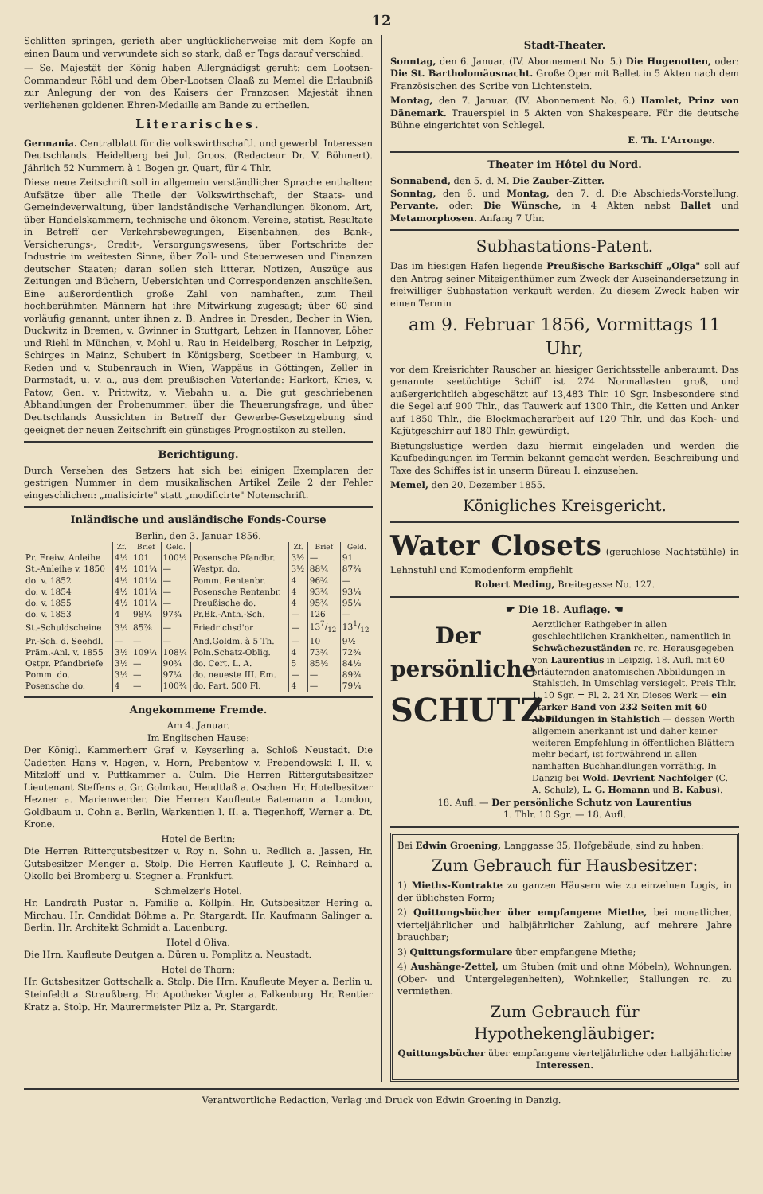12
Schlitten springen, gerieth aber unglücklicherweise mit dem Kopfe an einen Baum und verwundete sich so stark, daß er Tags darauf verschied.
— Se. Majestät der König haben Allergnädigst geruht: dem Lootsen-Commandeur Röbl und dem Ober-Lootsen Claaß zu Memel die Erlaubniß zur Anlegung der von des Kaisers der Franzosen Majestät ihnen verliehenen goldenen Ehren-Medaille am Bande zu ertheilen.
Literarisches.
Germania. Centralblatt für die volkswirthschaftl. und gewerbl. Interessen Deutschlands. Heidelberg bei Jul. Groos. (Redacteur Dr. V. Böhmert). Jährlich 52 Nummern à 1 Bogen gr. Quart, für 4 Thlr.
Diese neue Zeitschrift soll in allgemein verständlicher Sprache enthalten: Aufsätze über alle Theile der Volkswirthschaft, der Staats- und Gemeindeverwaltung, über landständische Verhandlungen ökonom. Art, über Handelskammern, technische und ökonom. Vereine, statist. Resultate in Betreff der Verkehrsbewegungen, Eisenbahnen, des Bank-, Versicherungs-, Credit-, Versorgungswesens, über Fortschritte der Industrie im weitesten Sinne, über Zoll- und Steuerwesen und Finanzen deutscher Staaten; daran sollen sich litterar. Notizen, Auszüge aus Zeitungen und Büchern, Uebersichten und Correspondenzen anschließen. Eine außerordentlich große Zahl von namhaften, zum Theil hochberühmten Männern hat ihre Mitwirkung zugesagt; über 60 sind vorläufig genannt, unter ihnen z. B. Andree in Dresden, Becher in Wien, Duckwitz in Bremen, v. Gwinner in Stuttgart, Lehzen in Hannover, Löher und Riehl in München, v. Mohl u. Rau in Heidelberg, Roscher in Leipzig, Schirges in Mainz, Schubert in Königsberg, Soetbeer in Hamburg, v. Reden und v. Stubenrauch in Wien, Wappäus in Göttingen, Zeller in Darmstadt, u. v. a., aus dem preußischen Vaterlande: Harkort, Kries, v. Patow, Gen. v. Prittwitz, v. Viebahn u. a. Die gut geschriebenen Abhandlungen der Probenummer: über die Theuerungsfrage, und über Deutschlands Aussichten in Betreff der Gewerbe-Gesetzgebung sind geeignet der neuen Zeitschrift ein günstiges Prognostikon zu stellen.
Berichtigung.
Durch Versehen des Setzers hat sich bei einigen Exemplaren der gestrigen Nummer in dem musikalischen Artikel Zeile 2 der Fehler eingeschlichen: „malisicirte" statt „modificirte" Notenschrift.
Inländische und ausländische Fonds-Course
Berlin, den 3. Januar 1856.
| | Zf. | Brief | Geld. | | Zf. | Brief | Geld. |
| --- | --- | --- | --- | --- | --- | --- | --- |
| Pr. Freiw. Anleihe | 4½ | 101 | 100½ | Posensche Pfandbr. | 3½ | — | 91 |
| St.-Anleihe v. 1850 | 4½ | 101¼ | — | Westpr. do. | 3½ | 88¼ | 87¾ |
| do. v. 1852 | 4½ | 101¼ | — | Pomm. Rentenbr. | 4 | 96¾ | — |
| do. v. 1854 | 4½ | 101¼ | — | Posensche Rentenbr. | 4 | 93¾ | 93¼ |
| do. v. 1855 | 4½ | 101¼ | — | Preußische do. | 4 | 95¾ | 95¼ |
| do. v. 1853 | 4 | 98¼ | 97¾ | Pr.Bk.-Anth.-Sch. | — | 126 | — |
| St.-Schuldscheine | 3½ | 85⅞ | — | Friedrichsd'or | — | 137/12 | 131/12 |
| Pr.-Sch. d. Seehdl. | — | — | — | And.Goldm. à 5 Th. | — | 10 | 9½ |
| Präm.-Anl. v. 1855 | 3½ | 109¼ | 108¼ | Poln.Schatz-Oblig. | 4 | 73¾ | 72¾ |
| Ostpr. Pfandbriefe | 3½ | — | 90¾ | do. Cert. L. A. | 5 | 85½ | 84½ |
| Pomm. do. | 3½ | — | 97¼ | do. neueste III. Em. | — | — | 89¾ |
| Posensche do. | 4 | — | 100¾ | do. Part. 500 Fl. | 4 | — | 79¼ |
Angekommene Fremde.
Am 4. Januar.
Im Englischen Hause:
Der Königl. Kammerherr Graf v. Keyserling a. Schloß Neustadt. Die Cadetten Hans v. Hagen, v. Horn, Prebentow v. Prebendowski I. II. v. Mitzloff und v. Puttkammer a. Culm. Die Herren Rittergutsbesitzer Lieutenant Steffens a. Gr. Golmkau, Heudtlaß a. Oschen. Hr. Hotelbesitzer Hezner a. Marienwerder. Die Herren Kaufleute Batemann a. London, Goldbaum u. Cohn a. Berlin, Warkentien I. II. a. Tiegenhoff, Werner a. Dt. Krone.
Hotel de Berlin:
Die Herren Rittergutsbesitzer v. Roy n. Sohn u. Redlich a. Jassen, Hr. Gutsbesitzer Menger a. Stolp. Die Herren Kaufleute J. C. Reinhard a. Okollo bei Bromberg u. Stegner a. Frankfurt.
Schmelzer's Hotel.
Hr. Landrath Pustar n. Familie a. Köllpin. Hr. Gutsbesitzer Hering a. Mirchau. Hr. Candidat Böhme a. Pr. Stargardt. Hr. Kaufmann Salinger a. Berlin. Hr. Architekt Schmidt a. Lauenburg.
Hotel d'Oliva.
Die Hrn. Kaufleute Deutgen a. Düren u. Pomplitz a. Neustadt.
Hotel de Thorn:
Hr. Gutsbesitzer Gottschalk a. Stolp. Die Hrn. Kaufleute Meyer a. Berlin u. Steinfeldt a. Straußberg. Hr. Apotheker Vogler a. Falkenburg. Hr. Rentier Kratz a. Stolp. Hr. Maurermeister Pilz a. Pr. Stargardt.
Stadt-Theater.
Sonntag, den 6. Januar. (IV. Abonnement No. 5.) Die Hugenotten, oder: Die St. Bartholomäusnacht. Große Oper mit Ballet in 5 Akten nach dem Französischen des Scribe von Lichtenstein.
Montag, den 7. Januar. (IV. Abonnement No. 6.) Hamlet, Prinz von Dänemark. Trauerspiel in 5 Akten von Shakespeare. Für die deutsche Bühne eingerichtet von Schlegel.
E. Th. L'Arronge.
Theater im Hôtel du Nord.
Sonnabend, den 5. d. M. Die Zauber-Zitter.
Sonntag, den 6. und Montag, den 7. d. Die Abschieds-Vorstellung. Pervante, oder: Die Wünsche, in 4 Akten nebst Ballet und Metamorphosen. Anfang 7 Uhr.
Subhastations-Patent.
Das im hiesigen Hafen liegende Preußische Barkschiff „Olga" soll auf den Antrag seiner Miteigenthümer zum Zweck der Auseinandersetzung in freiwilliger Subhastation verkauft werden. Zu diesem Zweck haben wir einen Termin
am 9. Februar 1856, Vormittags 11 Uhr,
vor dem Kreisrichter Rauscher an hiesiger Gerichtsstelle anberaumt. Das genannte seetüchtige Schiff ist 274 Normallasten groß, und außergerichtlich abgeschätzt auf 13,483 Thlr. 10 Sgr. Insbesondere sind die Segel auf 900 Thlr., das Tauwerk auf 1300 Thlr., die Ketten und Anker auf 1850 Thlr., die Blockmacherarbeit auf 120 Thlr. und das Koch- und Kajütgeschirr auf 180 Thlr. gewürdigt.
Bietungslustige werden dazu hiermit eingeladen und werden die Kaufbedingungen im Termin bekannt gemacht werden. Beschreibung und Taxe des Schiffes ist in unserm Büreau I. einzusehen.
Memel, den 20. Dezember 1855.
Königliches Kreisgericht.
Water Closets (geruchlose Nachtstühle) in Lehnstuhl und Komodenform empfiehlt
Robert Meding, Breitegasse No. 127.
☛ Die 18. Auflage. ☚
Der
persönliche
SCHUTZ.
Aerztlicher Rathgeber in allen geschlechtlichen Krankheiten, namentlich in Schwächezuständen rc. rc. Herausgegeben von Laurentius in Leipzig. 18. Aufl. mit 60 erläuternden anatomischen Abbildungen in Stahlstich. In Umschlag versiegelt. Preis Thlr. 1. 10 Sgr. = Fl. 2. 24 Xr. Dieses Werk — ein starker Band von 232 Seiten mit 60 Abbildungen in Stahlstich — dessen Werth allgemein anerkannt ist und daher keiner weiteren Empfehlung in öffentlichen Blättern mehr bedarf, ist fortwährend in allen namhaften Buchhandlungen vorräthig. In Danzig bei Wold. Devrient Nachfolger (C. A. Schulz), L. G. Homann und B. Kabus).
18. Aufl. — Der persönliche Schutz von Laurentius
1. Thlr. 10 Sgr. — 18. Aufl.
Bei Edwin Groening, Langgasse 35, Hofgebäude, sind zu haben:
Zum Gebrauch für Hausbesitzer:
1) Mieths-Kontrakte zu ganzen Häusern wie zu einzelnen Logis, in der üblichsten Form;
2) Quittungsbücher über empfangene Miethe, bei monatlicher, vierteljährlicher und halbjährlicher Zahlung, auf mehrere Jahre brauchbar;
3) Quittungsformulare über empfangene Miethe;
4) Aushänge-Zettel, um Stuben (mit und ohne Möbeln), Wohnungen, (Ober- und Untergelegenheiten), Wohnkeller, Stallungen rc. zu vermiethen.
Zum Gebrauch für Hypothekengläubiger:
Quittungsbücher über empfangene vierteljährliche oder halbjährliche Interessen.
Verantwortliche Redaction, Verlag und Druck von Edwin Groening in Danzig.